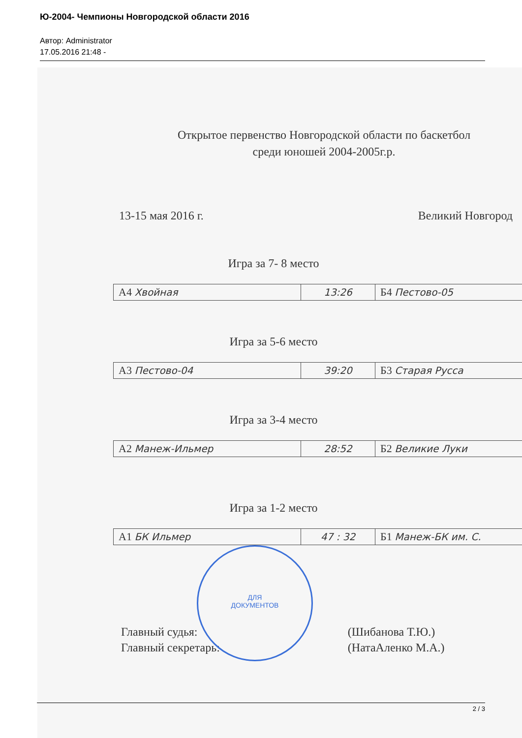Ю-2004- Чемпионы Новгородской области 2016
Автор: Administrator
17.05.2016 21:48 -
Открытое первенство Новгородской области по баскетбол
среди юношей 2004-2005г.р.
13-15 мая 2016 г. Великий Новгород
Игра за 7- 8 место
| А4 Хвойная | 13:26 | Б4 Пестово-05 |
Игра за 5-6 место
| А3 Пестово-04 | 39:20 | Б3 Старая Русса |
Игра за 3-4 место
| А2 Манеж-Ильмер | 28:52 | Б2 Великие Луки |
Игра за 1-2 место
| А1 БК Ильмер | 47 : 32 | Б1 Манеж-БК им. С. |
Главный судья:
Главный секретарь:
(Шибанова Т.Ю.)
(НатаAленко М.А.)
ДЛЯ
ДОКУМЕНТОВ
2 / 3